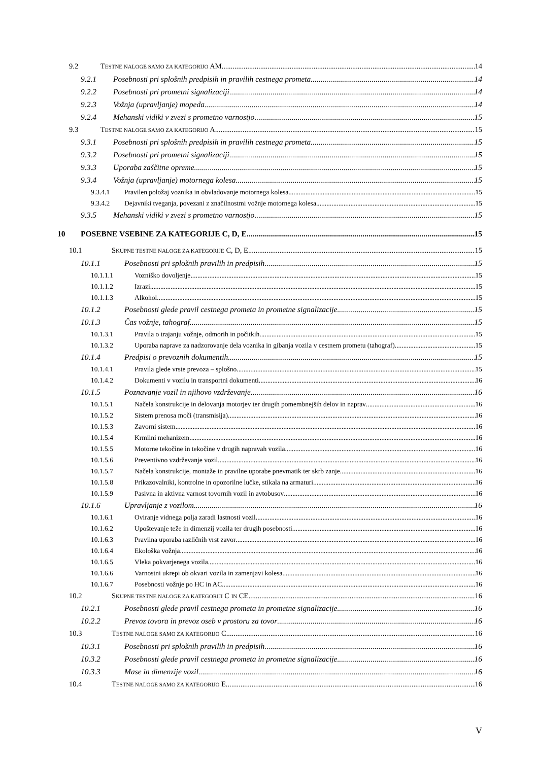9.2 TESTNE NALOGE SAMO ZA KATEGORIJO AM 14
9.2.1 Posebnosti pri splošnih predpisih in pravilih cestnega prometa 14
9.2.2 Posebnosti pri prometni signalizaciji 14
9.2.3 Vožnja (upravljanje) mopeda 14
9.2.4 Mehanski vidiki v zvezi s prometno varnostjo 15
9.3 TESTNE NALOGE SAMO ZA KATEGORIJO A 15
9.3.1 Posebnosti pri splošnih predpisih in pravilih cestnega prometa 15
9.3.2 Posebnosti pri prometni signalizaciji 15
9.3.3 Uporaba zaščitne opreme 15
9.3.4 Vožnja (upravljanje) motornega kolesa 15
9.3.4.1 Pravilen položaj voznika in obvladovanje motornega kolesa 15
9.3.4.2 Dejavniki tveganja, povezani z značilnostmi vožnje motornega kolesa 15
9.3.5 Mehanski vidiki v zvezi s prometno varnostjo 15
10 POSEBNE VSEBINE ZA KATEGORIJE C, D, E 15
10.1 SKUPNE TESTNE NALOGE ZA KATEGORIJE C, D, E 15
10.1.1 Posebnosti pri splošnih pravilih in predpisih 15
10.1.1.1 Vozniško dovoljenje 15
10.1.1.2 Izrazi 15
10.1.1.3 Alkohol 15
10.1.2 Posebnosti glede pravil cestnega prometa in prometne signalizacije 15
10.1.3 Čas vožnje, tahograf 15
10.1.3.1 Pravila o trajanju vožnje, odmorih in počitkih 15
10.1.3.2 Uporaba naprave za nadzorovanje dela voznika in gibanja vozila v cestnem prometu (tahograf) 15
10.1.4 Predpisi o prevoznih dokumentih 15
10.1.4.1 Pravila glede vrste prevoza – splošno 15
10.1.4.2 Dokumenti v vozilu in transportni dokumenti 16
10.1.5 Poznavanje vozil in njihovo vzdrževanje 16
10.1.5.1 Načela konstrukcije in delovanja motorjev ter drugih pomembnejših delov in naprav 16
10.1.5.2 Sistem prenosa moči (transmisija) 16
10.1.5.3 Zavorni sistem 16
10.1.5.4 Krmilni mehanizem 16
10.1.5.5 Motorne tekočine in tekočine v drugih napravah vozila 16
10.1.5.6 Preventivno vzdrževanje vozil 16
10.1.5.7 Načela konstrukcije, montaže in pravilne uporabe pnevmatik ter skrb zanje 16
10.1.5.8 Prikazovalniki, kontrolne in opozorilne lučke, stikala na armaturi 16
10.1.5.9 Pasivna in aktivna varnost tovornih vozil in avtobusov 16
10.1.6 Upravljanje z vozilom 16
10.1.6.1 Oviranje vidnega polja zaradi lastnosti vozil 16
10.1.6.2 Upoštevanje teže in dimenzij vozila ter drugih posebnosti 16
10.1.6.3 Pravilna uporaba različnih vrst zavor 16
10.1.6.4 Ekološka vožnja 16
10.1.6.5 Vleka pokvarjenega vozila 16
10.1.6.6 Varnostni ukrepi ob okvari vozila in zamenjavi kolesa 16
10.1.6.7 Posebnosti vožnje po HC in AC 16
10.2 SKUPNE TESTNE NALOGE ZA KATEGORIJI C IN CE 16
10.2.1 Posebnosti glede pravil cestnega prometa in prometne signalizacije 16
10.2.2 Prevoz tovora in prevoz oseb v prostoru za tovor 16
10.3 TESTNE NALOGE SAMO ZA KATEGORIJO C 16
10.3.1 Posebnosti pri splošnih pravilih in predpisih 16
10.3.2 Posebnosti glede pravil cestnega prometa in prometne signalizacije 16
10.3.3 Mase in dimenzije vozil 16
10.4 TESTNE NALOGE SAMO ZA KATEGORIJO E 16
V